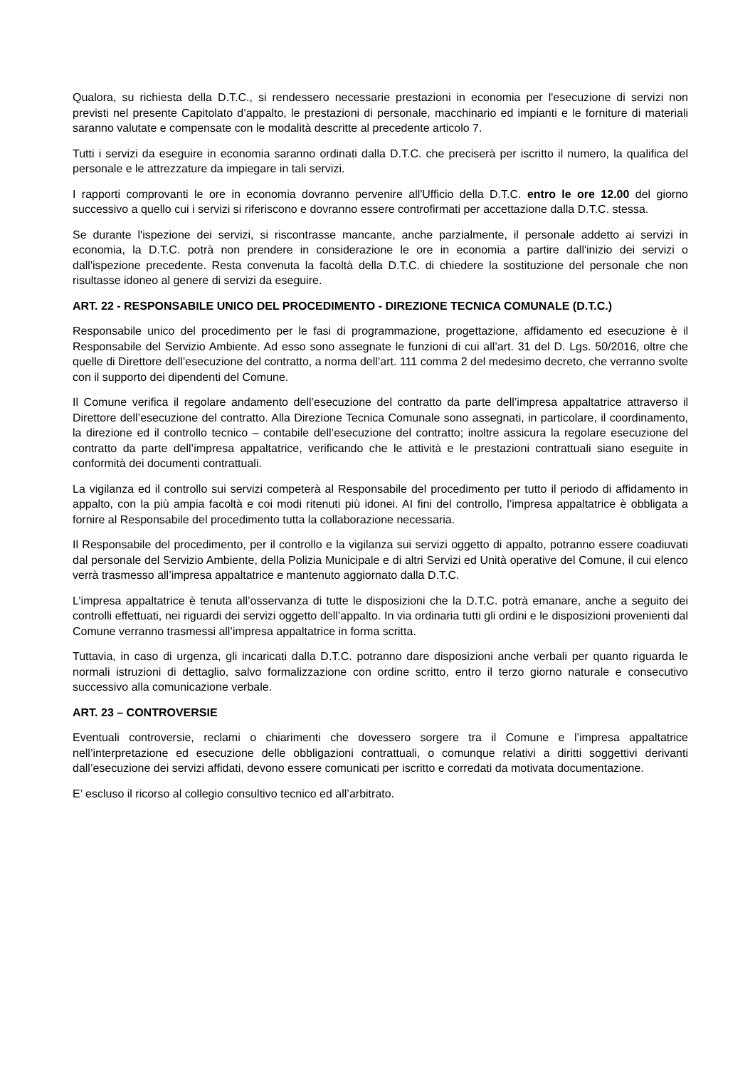Qualora, su richiesta della D.T.C., si rendessero necessarie prestazioni in economia per l'esecuzione di servizi non previsti nel presente Capitolato d’appalto, le prestazioni di personale, macchinario ed impianti e le forniture di materiali saranno valutate e compensate con le modalità descritte al precedente articolo 7.
Tutti i servizi da eseguire in economia saranno ordinati dalla D.T.C. che preciserà per iscritto il numero, la qualifica del personale e le attrezzature da impiegare in tali servizi.
I rapporti comprovanti le ore in economia dovranno pervenire all'Ufficio della D.T.C. entro le ore 12.00 del giorno successivo a quello cui i servizi si riferiscono e dovranno essere controfirmati per accettazione dalla D.T.C. stessa.
Se durante l'ispezione dei servizi, si riscontrasse mancante, anche parzialmente, il personale addetto ai servizi in economia, la D.T.C. potrà non prendere in considerazione le ore in economia a partire dall'inizio dei servizi o dall'ispezione precedente. Resta convenuta la facoltà della D.T.C. di chiedere la sostituzione del personale che non risultasse idoneo al genere di servizi da eseguire.
ART. 22 - RESPONSABILE UNICO DEL PROCEDIMENTO - DIREZIONE TECNICA COMUNALE (D.T.C.)
Responsabile unico del procedimento per le fasi di programmazione, progettazione, affidamento ed esecuzione è il Responsabile del Servizio Ambiente. Ad esso sono assegnate le funzioni di cui all’art. 31 del D. Lgs. 50/2016, oltre che quelle di Direttore dell’esecuzione del contratto, a norma dell’art. 111 comma 2 del medesimo decreto, che verranno svolte con il supporto dei dipendenti del Comune.
Il Comune verifica il regolare andamento dell’esecuzione del contratto da parte dell’impresa appaltatrice attraverso il Direttore dell’esecuzione del contratto. Alla Direzione Tecnica Comunale sono assegnati, in particolare, il coordinamento, la direzione ed il controllo tecnico – contabile dell’esecuzione del contratto; inoltre assicura la regolare esecuzione del contratto da parte dell’impresa appaltatrice, verificando che le attività e le prestazioni contrattuali siano eseguite in conformità dei documenti contrattuali.
La vigilanza ed il controllo sui servizi competerà al Responsabile del procedimento per tutto il periodo di affidamento in appalto, con la più ampia facoltà e coi modi ritenuti più idonei. AI fini del controllo, l’impresa appaltatrice è obbligata a fornire al Responsabile del procedimento tutta la collaborazione necessaria.
Il Responsabile del procedimento, per il controllo e la vigilanza sui servizi oggetto di appalto, potranno essere coadiuvati dal personale del Servizio Ambiente, della Polizia Municipale e di altri Servizi ed Unità operative del Comune, il cui elenco verrà trasmesso all’impresa appaltatrice e mantenuto aggiornato dalla D.T.C.
L’impresa appaltatrice è tenuta all’osservanza di tutte le disposizioni che la D.T.C. potrà emanare, anche a seguito dei controlli effettuati, nei riguardi dei servizi oggetto dell’appalto. In via ordinaria tutti gli ordini e le disposizioni provenienti dal Comune verranno trasmessi all’impresa appaltatrice in forma scritta.
Tuttavia, in caso di urgenza, gli incaricati dalla D.T.C. potranno dare disposizioni anche verbali per quanto riguarda le normali istruzioni di dettaglio, salvo formalizzazione con ordine scritto, entro il terzo giorno naturale e consecutivo successivo alla comunicazione verbale.
ART. 23 – CONTROVERSIE
Eventuali controversie, reclami o chiarimenti che dovessero sorgere tra il Comune e l’impresa appaltatrice nell’interpretazione ed esecuzione delle obbligazioni contrattuali, o comunque relativi a diritti soggettivi derivanti dall’esecuzione dei servizi affidati, devono essere comunicati per iscritto e corredati da motivata documentazione.
E’ escluso il ricorso al collegio consultivo tecnico ed all’arbitrato.